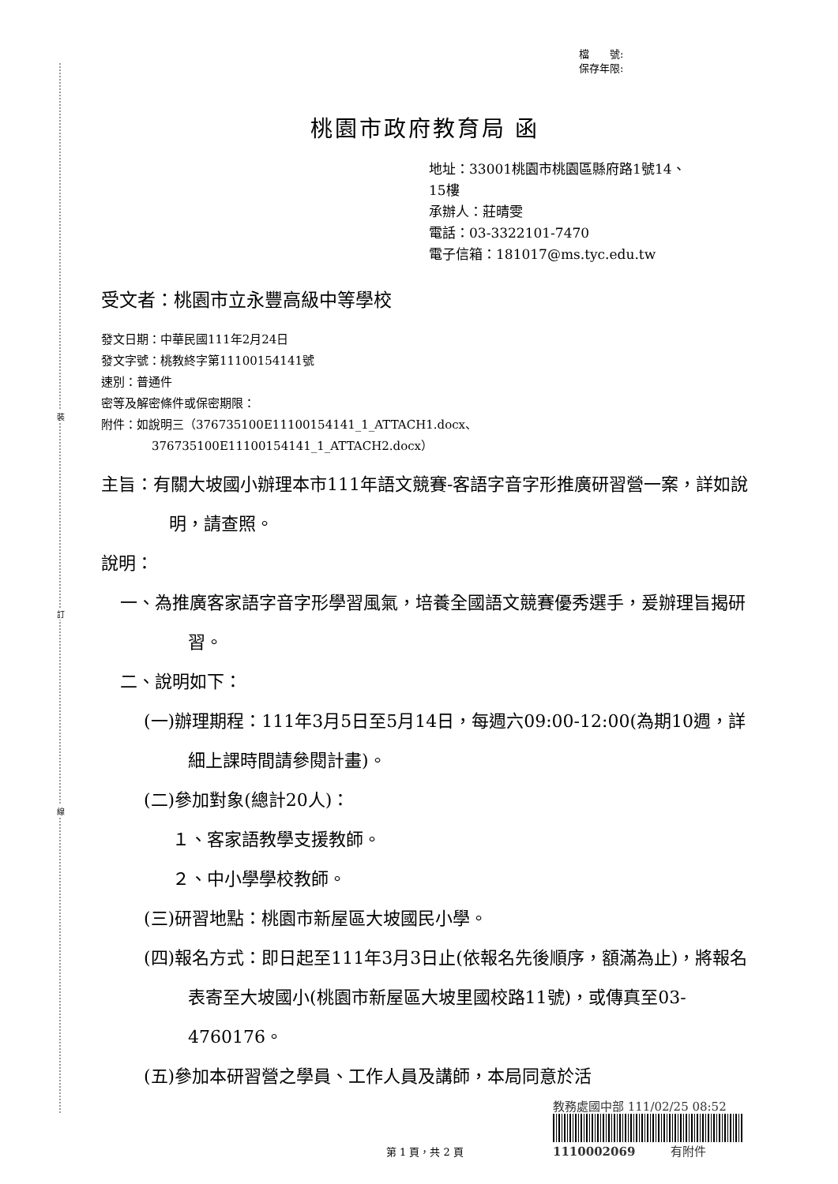裝
訂
線
檔　　號:
保存年限:
桃園市政府教育局 函
地址：33001桃園市桃園區縣府路1號14、
15樓
承辦人：莊晴雯
電話：03-3322101-7470
電子信箱：181017@ms.tyc.edu.tw
受文者：桃園市立永豐高級中等學校
發文日期：中華民國111年2月24日
發文字號：桃教終字第11100154141號
速別：普通件
密等及解密條件或保密期限：
附件：如說明三（376735100E11100154141_1_ATTACH1.docx、
376735100E11100154141_1_ATTACH2.docx）
主旨：有關大坡國小辦理本市111年語文競賽-客語字音字形推廣研習營一案，詳如說明，請查照。
說明：
一、為推廣客家語字音字形學習風氣，培養全國語文競賽優秀選手，爰辦理旨揭研習。
二、說明如下：
(一)辦理期程：111年3月5日至5月14日，每週六09:00-12:00(為期10週，詳細上課時間請參閱計畫)。
(二)參加對象(總計20人)：
１、客家語教學支援教師。
２、中小學學校教師。
(三)研習地點：桃園市新屋區大坡國民小學。
(四)報名方式：即日起至111年3月3日止(依報名先後順序，額滿為止)，將報名表寄至大坡國小(桃園市新屋區大坡里國校路11號)，或傳真至03-4760176。
(五)參加本研習營之學員、工作人員及講師，本局同意於活
第 1 頁，共 2 頁
教務處國中部 111/02/25 08:52
1110002069　　　有附件